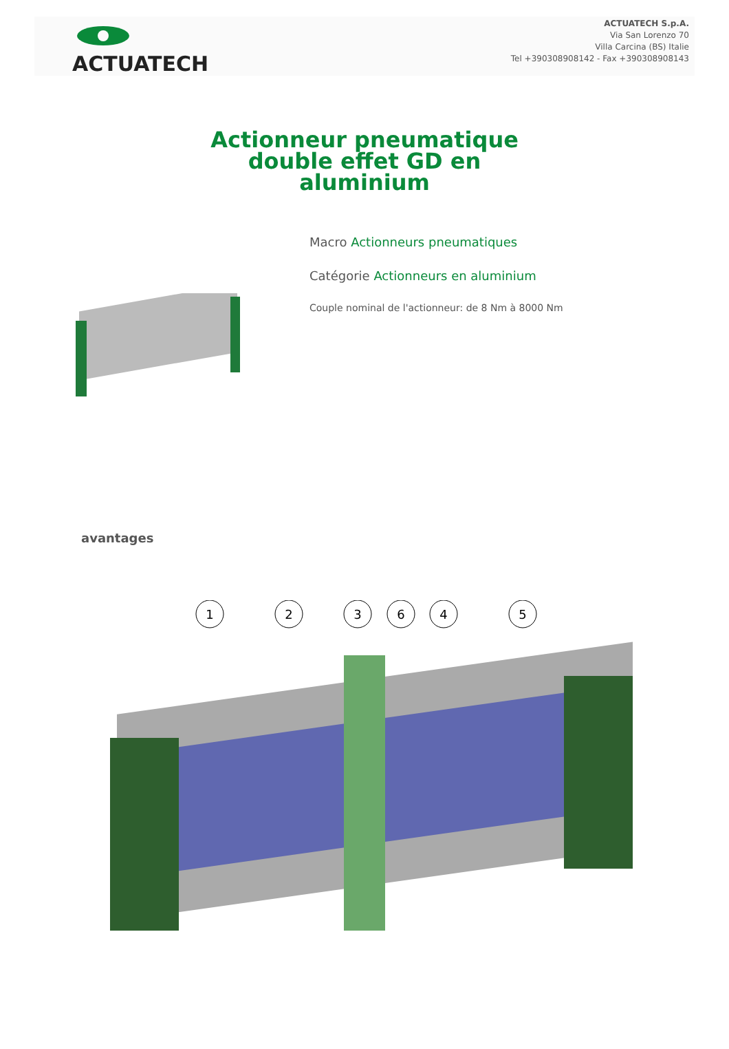ACTUATECH
ACTUATECH S.p.A.
Via San Lorenzo 70
Villa Carcina (BS) Italie
Tel +390308908142 - Fax +390308908143
Actionneur pneumatique
double effet GD en
aluminium
Macro Actionneurs pneumatiques
Catégorie Actionneurs en aluminium
Couple nominal de l'actionneur: de 8 Nm à 8000 Nm
avantages
1
2
3
6
4
5